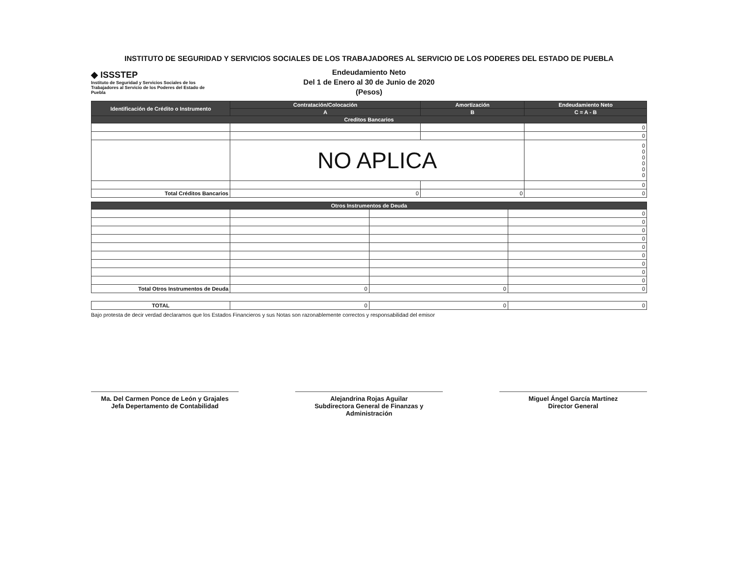INSTITUTO DE SEGURIDAD Y SERVICIOS SOCIALES DE LOS TRABAJADORES AL SERVICIO DE LOS PODERES DEL ESTADO DE PUEBLA
◆ ISSSTEP
Instituto de Seguridad y Servicios Sociales de los Trabajadores al Servicio de los Poderes del Estado de Puebla
Endeudamiento Neto
Del 1 de Enero al 30 de Junio de 2020
(Pesos)
| Identificación de Crédito o Instrumento | Contratación/Colocación | Amortización | Endeudamiento Neto |
| --- | --- | --- | --- |
| | A | B | C = A - B |
| Creditos Bancarios | | | |
| | | | 0 |
| | | | 0 |
| | NO APLICA | | 0 0 0 0 0 0 |
| | | | 0 |
| Total Créditos Bancarios | 0 | 0 | 0 |
| Otros Instrumentos de Deuda | | | |
| --- | --- | --- | --- |
| | | | 0 |
| | | | 0 |
| | | | 0 |
| | | | 0 |
| | | | 0 |
| | | | 0 |
| | | | 0 |
| | | | 0 |
| | | | 0 |
| Total Otros Instrumentos de Deuda | 0 | 0 | 0 |
| TOTAL | 0 | 0 | 0 |
Bajo protesta de decir verdad declaramos que los Estados Financieros y sus Notas son razonablemente correctos y responsabilidad del emisor
Ma. Del Carmen Ponce de León y Grajales
Jefa Depertamento de Contabilidad
Alejandrina Rojas Aguilar
Subdirectora General de Finanzas y Administración
Miguel Ángel García Martínez
Director General